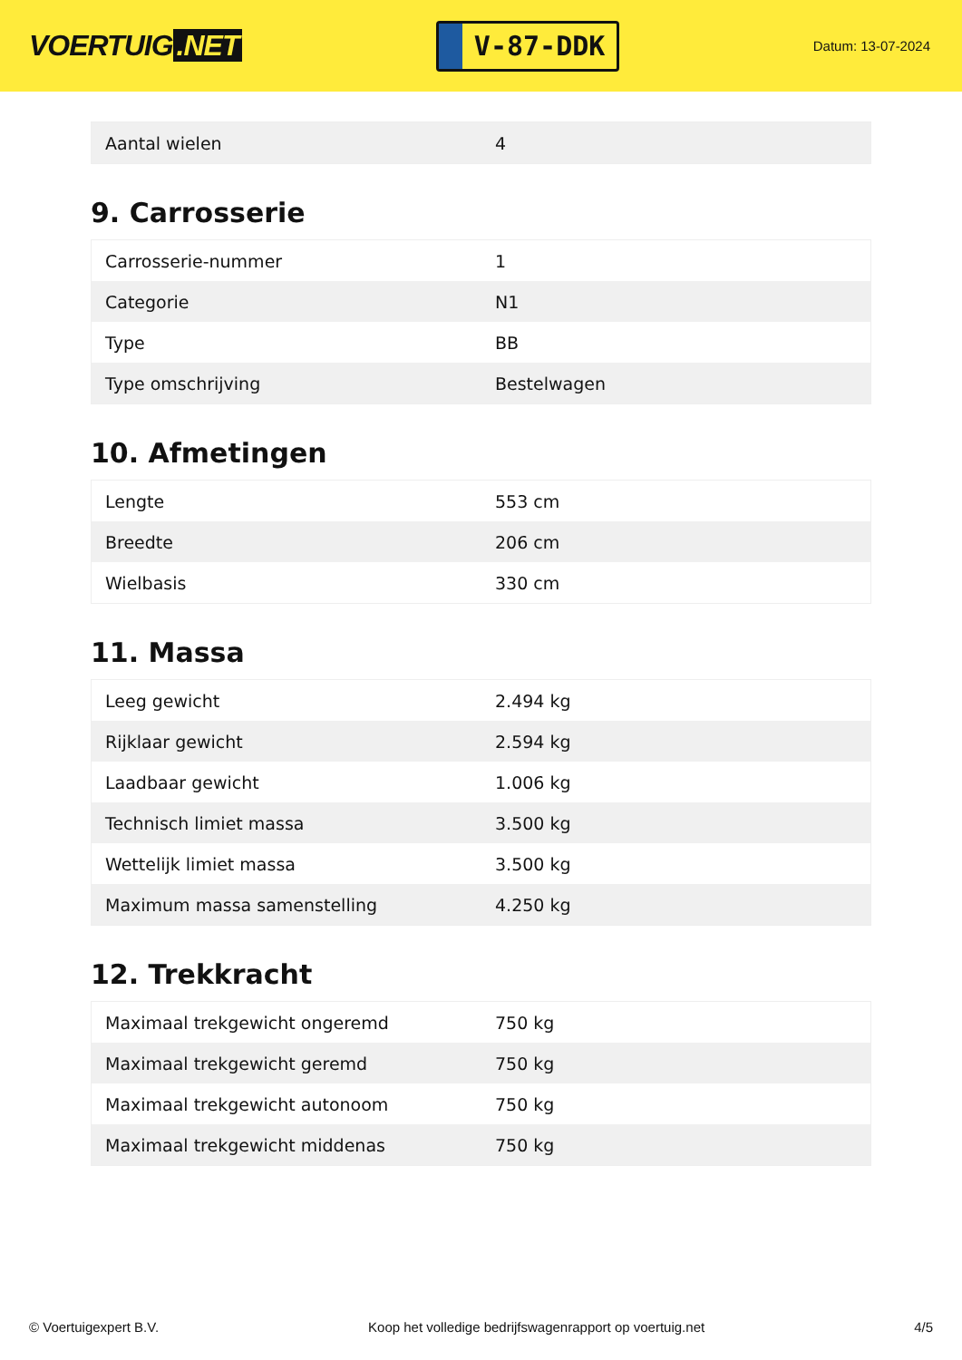VOERTUIG.NET
V-87-DDK
Datum: 13-07-2024
| Aantal wielen | 4 |
9. Carrosserie
| Carrosserie-nummer | 1 |
| Categorie | N1 |
| Type | BB |
| Type omschrijving | Bestelwagen |
10. Afmetingen
| Lengte | 553 cm |
| Breedte | 206 cm |
| Wielbasis | 330 cm |
11. Massa
| Leeg gewicht | 2.494 kg |
| Rijklaar gewicht | 2.594 kg |
| Laadbaar gewicht | 1.006 kg |
| Technisch limiet massa | 3.500 kg |
| Wettelijk limiet massa | 3.500 kg |
| Maximum massa samenstelling | 4.250 kg |
12. Trekkracht
| Maximaal trekgewicht ongeremd | 750 kg |
| Maximaal trekgewicht geremd | 750 kg |
| Maximaal trekgewicht autonoom | 750 kg |
| Maximaal trekgewicht middenas | 750 kg |
© Voertuigexpert B.V. Koop het volledige bedrijfswagenrapport op voertuig.net 4/5